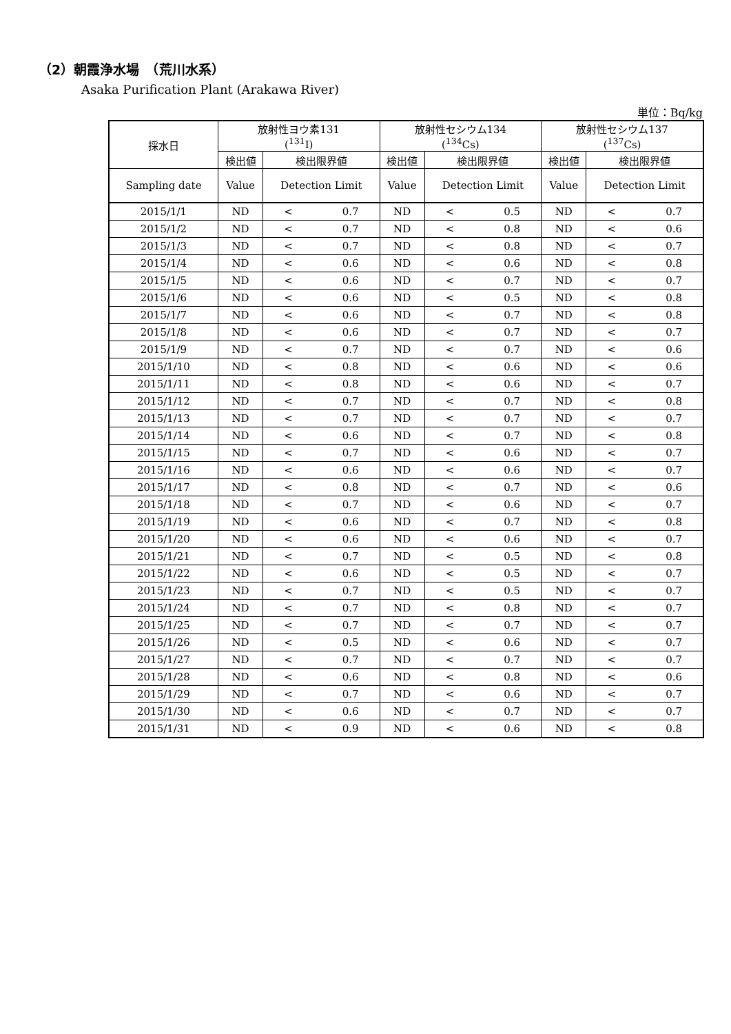（2）朝霞浄水場　（荒川水系）
Asaka Purification Plant (Arakawa River)
単位：Bq/kg
| 採水日 | 放射性ヨウ素131 (<sup>131</sup>I) | | 放射性セシウム134 (<sup>134</sup>Cs) | | 放射性セシウム137 (<sup>137</sup>Cs) | |
| --- | --- | --- | --- | --- | --- | --- |
| | 検出値 | 検出限界値 | 検出値 | 検出限界値 | 検出値 | 検出限界値 |
| Sampling date | Value | Detection Limit | Value | Detection Limit | Value | Detection Limit |
| 2015/1/1 | ND | < 0.7 | ND | < 0.5 | ND | < 0.7 |
| 2015/1/2 | ND | < 0.7 | ND | < 0.8 | ND | < 0.6 |
| 2015/1/3 | ND | < 0.7 | ND | < 0.8 | ND | < 0.7 |
| 2015/1/4 | ND | < 0.6 | ND | < 0.6 | ND | < 0.8 |
| 2015/1/5 | ND | < 0.6 | ND | < 0.7 | ND | < 0.7 |
| 2015/1/6 | ND | < 0.6 | ND | < 0.5 | ND | < 0.8 |
| 2015/1/7 | ND | < 0.6 | ND | < 0.7 | ND | < 0.8 |
| 2015/1/8 | ND | < 0.6 | ND | < 0.7 | ND | < 0.7 |
| 2015/1/9 | ND | < 0.7 | ND | < 0.7 | ND | < 0.6 |
| 2015/1/10 | ND | < 0.8 | ND | < 0.6 | ND | < 0.6 |
| 2015/1/11 | ND | < 0.8 | ND | < 0.6 | ND | < 0.7 |
| 2015/1/12 | ND | < 0.7 | ND | < 0.7 | ND | < 0.8 |
| 2015/1/13 | ND | < 0.7 | ND | < 0.7 | ND | < 0.7 |
| 2015/1/14 | ND | < 0.6 | ND | < 0.7 | ND | < 0.8 |
| 2015/1/15 | ND | < 0.7 | ND | < 0.6 | ND | < 0.7 |
| 2015/1/16 | ND | < 0.6 | ND | < 0.6 | ND | < 0.7 |
| 2015/1/17 | ND | < 0.8 | ND | < 0.7 | ND | < 0.6 |
| 2015/1/18 | ND | < 0.7 | ND | < 0.6 | ND | < 0.7 |
| 2015/1/19 | ND | < 0.6 | ND | < 0.7 | ND | < 0.8 |
| 2015/1/20 | ND | < 0.6 | ND | < 0.6 | ND | < 0.7 |
| 2015/1/21 | ND | < 0.7 | ND | < 0.5 | ND | < 0.8 |
| 2015/1/22 | ND | < 0.6 | ND | < 0.5 | ND | < 0.7 |
| 2015/1/23 | ND | < 0.7 | ND | < 0.5 | ND | < 0.7 |
| 2015/1/24 | ND | < 0.7 | ND | < 0.8 | ND | < 0.7 |
| 2015/1/25 | ND | < 0.7 | ND | < 0.7 | ND | < 0.7 |
| 2015/1/26 | ND | < 0.5 | ND | < 0.6 | ND | < 0.7 |
| 2015/1/27 | ND | < 0.7 | ND | < 0.7 | ND | < 0.7 |
| 2015/1/28 | ND | < 0.6 | ND | < 0.8 | ND | < 0.6 |
| 2015/1/29 | ND | < 0.7 | ND | < 0.6 | ND | < 0.7 |
| 2015/1/30 | ND | < 0.6 | ND | < 0.7 | ND | < 0.7 |
| 2015/1/31 | ND | < 0.9 | ND | < 0.6 | ND | < 0.8 |